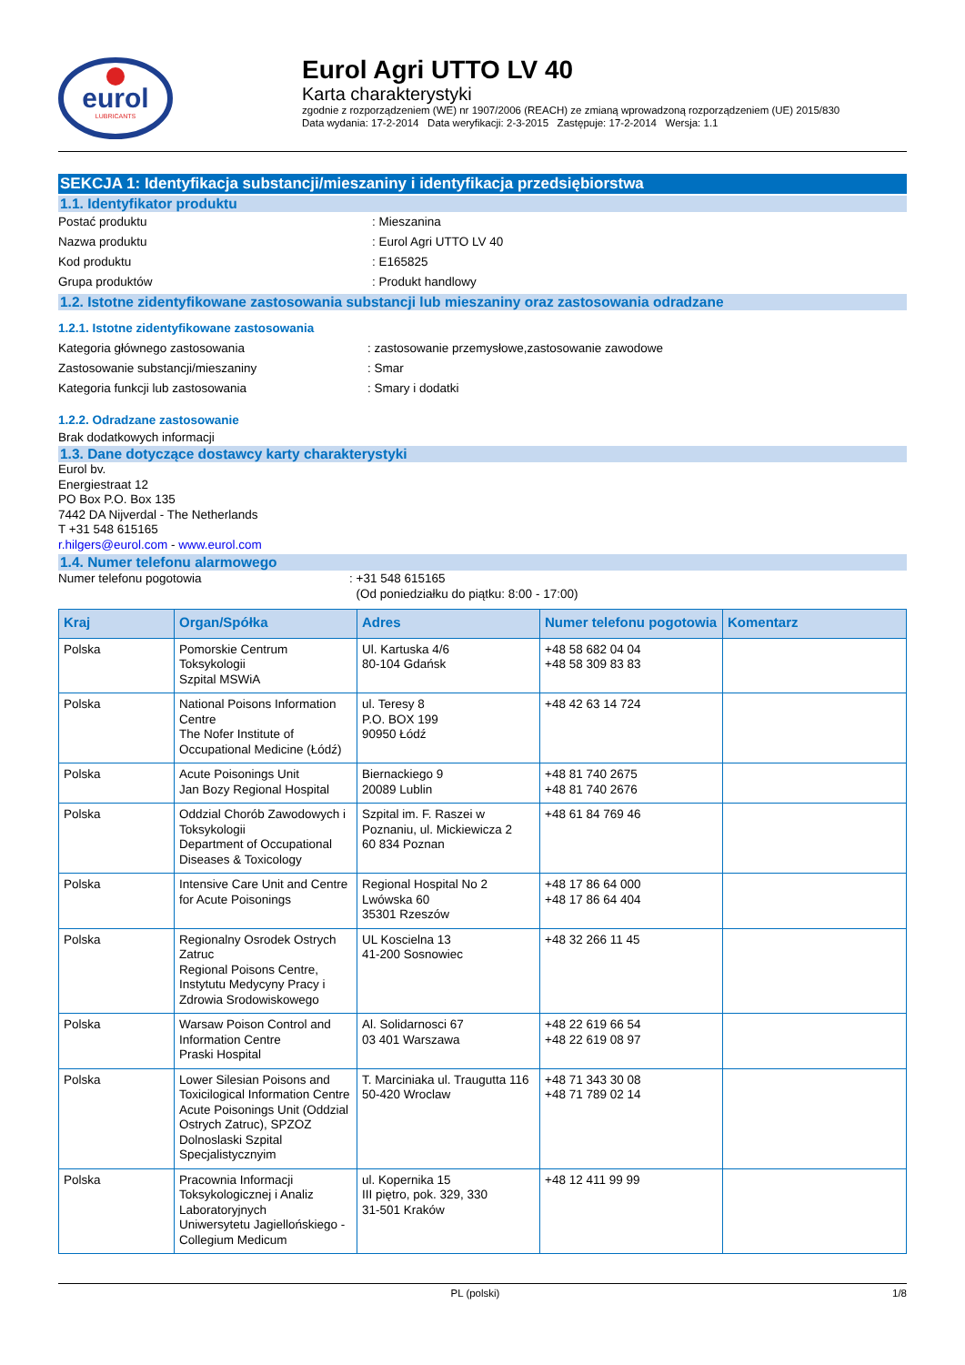eurol
LUBRICANTS
Eurol Agri UTTO LV 40
Karta charakterystyki
zgodnie z rozporządzeniem (WE) nr 1907/2006 (REACH) ze zmianą wprowadzoną rozporządzeniem (UE) 2015/830
Data wydania: 17-2-2014 Data weryfikacji: 2-3-2015 Zastępuje: 17-2-2014 Wersja: 1.1
SEKCJA 1: Identyfikacja substancji/mieszaniny i identyfikacja przedsiębiorstwa
1.1. Identyfikator produktu
Postać produktu: Mieszanina
Nazwa produktu: Eurol Agri UTTO LV 40
Kod produktu: E165825
Grupa produktów: Produkt handlowy
1.2. Istotne zidentyfikowane zastosowania substancji lub mieszaniny oraz zastosowania odradzane
1.2.1. Istotne zidentyfikowane zastosowania
Kategoria głównego zastosowania: zastosowanie przemysłowe,zastosowanie zawodowe
Zastosowanie substancji/mieszaniny: Smar
Kategoria funkcji lub zastosowania: Smary i dodatki
1.2.2. Odradzane zastosowanie
Brak dodatkowych informacji
1.3. Dane dotyczące dostawcy karty charakterystyki
Eurol bv.
Energiestraat 12
PO Box P.O. Box 135
7442 DA Nijverdal - The Netherlands
T +31 548 615165
r.hilgers@eurol.com - www.eurol.com
1.4. Numer telefonu alarmowego
Numer telefonu pogotowia: +31 548 615165
(Od poniedziałku do piątku: 8:00 - 17:00)
| Kraj | Organ/Spółka | Adres | Numer telefonu pogotowia | Komentarz |
| --- | --- | --- | --- | --- |
| Polska | Pomorskie Centrum Toksykologii Szpital MSWiA | Ul. Kartuska 4/6 80-104 Gdańsk | +48 58 682 04 04 +48 58 309 83 83 | |
| Polska | National Poisons Information Centre The Nofer Institute of Occupational Medicine (Łódź) | ul. Teresy 8 P.O. BOX 199 90950 Łódź | +48 42 63 14 724 | |
| Polska | Acute Poisonings Unit Jan Bozy Regional Hospital | Biernackiego 9 20089 Lublin | +48 81 740 2675 +48 81 740 2676 | |
| Polska | Oddzial Chorób Zawodowych i Toksykologii Department of Occupational Diseases & Toxicology | Szpital im. F. Raszei w Poznaniu, ul. Mickiewicza 2 60 834 Poznan | +48 61 84 769 46 | |
| Polska | Intensive Care Unit and Centre for Acute Poisonings | Regional Hospital No 2 Lwówska 60 35301 Rzeszów | +48 17 86 64 000 +48 17 86 64 404 | |
| Polska | Regionalny Osrodek Ostrych Zatruc Regional Poisons Centre, Instytutu Medycyny Pracy i Zdrowia Srodowiskowego | UL Koscielna 13 41-200 Sosnowiec | +48 32 266 11 45 | |
| Polska | Warsaw Poison Control and Information Centre Praski Hospital | Al. Solidarnosci 67 03 401 Warszawa | +48 22 619 66 54 +48 22 619 08 97 | |
| Polska | Lower Silesian Poisons and Toxicilogical Information Centre Acute Poisonings Unit (Oddzial Ostrych Zatruc), SPZOZ Dolnoslaski Szpital Specjalistycznyim | T. Marciniaka ul. Traugutta 116 50-420 Wroclaw | +48 71 343 30 08 +48 71 789 02 14 | |
| Polska | Pracownia Informacji Toksykologicznej i Analiz Laboratoryjnych Uniwersytetu Jagiellońskiego - Collegium Medicum | ul. Kopernika 15 III piętro, pok. 329, 330 31-501 Kraków | +48 12 411 99 99 | |
PL (polski) 1/8